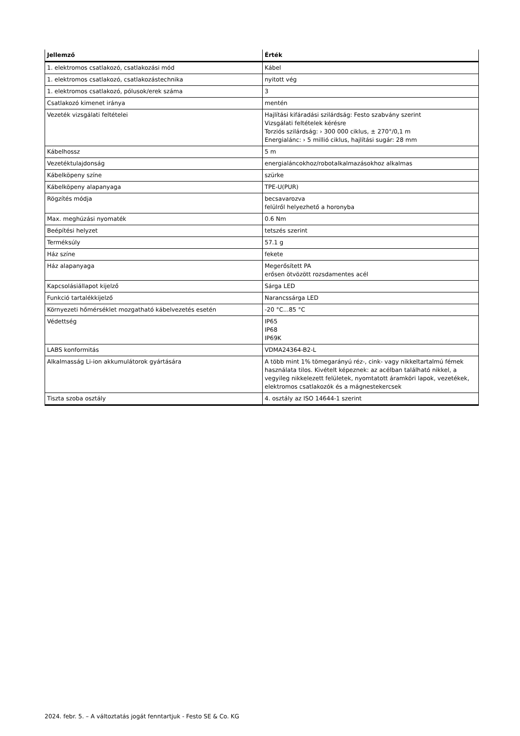| Jellemző | Érték |
| --- | --- |
| 1. elektromos csatlakozó, csatlakozási mód | Kábel |
| 1. elektromos csatlakozó, csatlakozástechnika | nyitott vég |
| 1. elektromos csatlakozó, pólusok/erek száma | 3 |
| Csatlakozó kimenet iránya | mentén |
| Vezeték vizsgálati feltételei | Hajlítási kifáradási szilárdság: Festo szabvány szerint Vizsgálati feltételek kérésre Torziós szilárdság: › 300 000 ciklus, ± 270°/0,1 m Energialánc: › 5 millió ciklus, hajlítási sugár: 28 mm |
| Kábelhossz | 5 m |
| Vezetéktulajdonság | energialáncokhoz/robotalkalmazásokhoz alkalmas |
| Kábelköpeny színe | szürke |
| Kábelköpeny alapanyaga | TPE-U(PUR) |
| Rögzítés módja | becsavarozva felülről helyezhető a horonyba |
| Max. meghúzási nyomaték | 0.6 Nm |
| Beépítési helyzet | tetszés szerint |
| Terméksúly | 57.1 g |
| Ház színe | fekete |
| Ház alapanyaga | Megerősített PA erősen ötvözött rozsdamentes acél |
| Kapcsolásiállapot kijelző | Sárga LED |
| Funkció tartalékkijelző | Narancssárga LED |
| Környezeti hőmérséklet mozgatható kábelvezetés esetén | -20 °C...85 °C |
| Védettség | IP65 IP68 IP69K |
| LABS konformitás | VDMA24364-B2-L |
| Alkalmasság Li-ion akkumulátorok gyártására | A több mint 1% tömegarányú réz-, cink- vagy nikkeltartalmú fémek használata tilos. Kivételt képeznek: az acélban található nikkel, a vegyileg nikkelezett felületek, nyomtatott áramköri lapok, vezetékek, elektromos csatlakozók és a mágnestekercsek |
| Tiszta szoba osztály | 4. osztály az ISO 14644-1 szerint |
2024. febr. 5. – A változtatás jogát fenntartjuk - Festo SE & Co. KG